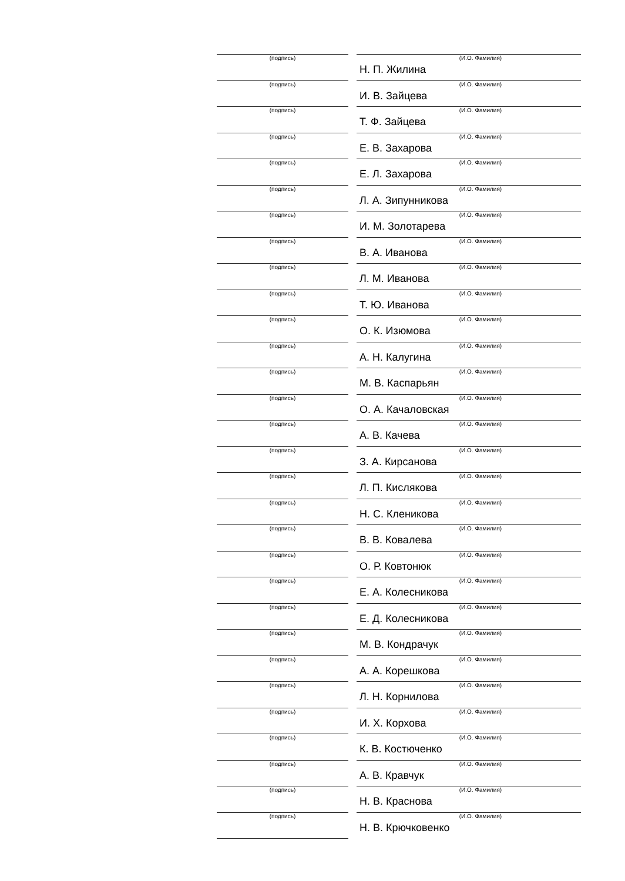| (подпись) | | (И.О. Фамилия) Н. П. Жилина |
| (подпись) | | (И.О. Фамилия) И. В. Зайцева |
| (подпись) | | (И.О. Фамилия) Т. Ф. Зайцева |
| (подпись) | | (И.О. Фамилия) Е. В. Захарова |
| (подпись) | | (И.О. Фамилия) Е. Л. Захарова |
| (подпись) | | (И.О. Фамилия) Л. А. Зипунникова |
| (подпись) | | (И.О. Фамилия) И. М. Золотарева |
| (подпись) | | (И.О. Фамилия) В. А. Иванова |
| (подпись) | | (И.О. Фамилия) Л. М. Иванова |
| (подпись) | | (И.О. Фамилия) Т. Ю. Иванова |
| (подпись) | | (И.О. Фамилия) О. К. Изюмова |
| (подпись) | | (И.О. Фамилия) А. Н. Калугина |
| (подпись) | | (И.О. Фамилия) М. В. Каспарьян |
| (подпись) | | (И.О. Фамилия) О. А. Качаловская |
| (подпись) | | (И.О. Фамилия) А. В. Качева |
| (подпись) | | (И.О. Фамилия) З. А. Кирсанова |
| (подпись) | | (И.О. Фамилия) Л. П. Кислякова |
| (подпись) | | (И.О. Фамилия) Н. С. Кленикова |
| (подпись) | | (И.О. Фамилия) В. В. Ковалева |
| (подпись) | | (И.О. Фамилия) О. Р. Ковтонюк |
| (подпись) | | (И.О. Фамилия) Е. А. Колесникова |
| (подпись) | | (И.О. Фамилия) Е. Д. Колесникова |
| (подпись) | | (И.О. Фамилия) М. В. Кондрачук |
| (подпись) | | (И.О. Фамилия) А. А. Корешкова |
| (подпись) | | (И.О. Фамилия) Л. Н. Корнилова |
| (подпись) | | (И.О. Фамилия) И. Х. Корхова |
| (подпись) | | (И.О. Фамилия) К. В. Костюченко |
| (подпись) | | (И.О. Фамилия) А. В. Кравчук |
| (подпись) | | (И.О. Фамилия) Н. В. Краснова |
| (подпись) | | (И.О. Фамилия) Н. В. Крючковенко |